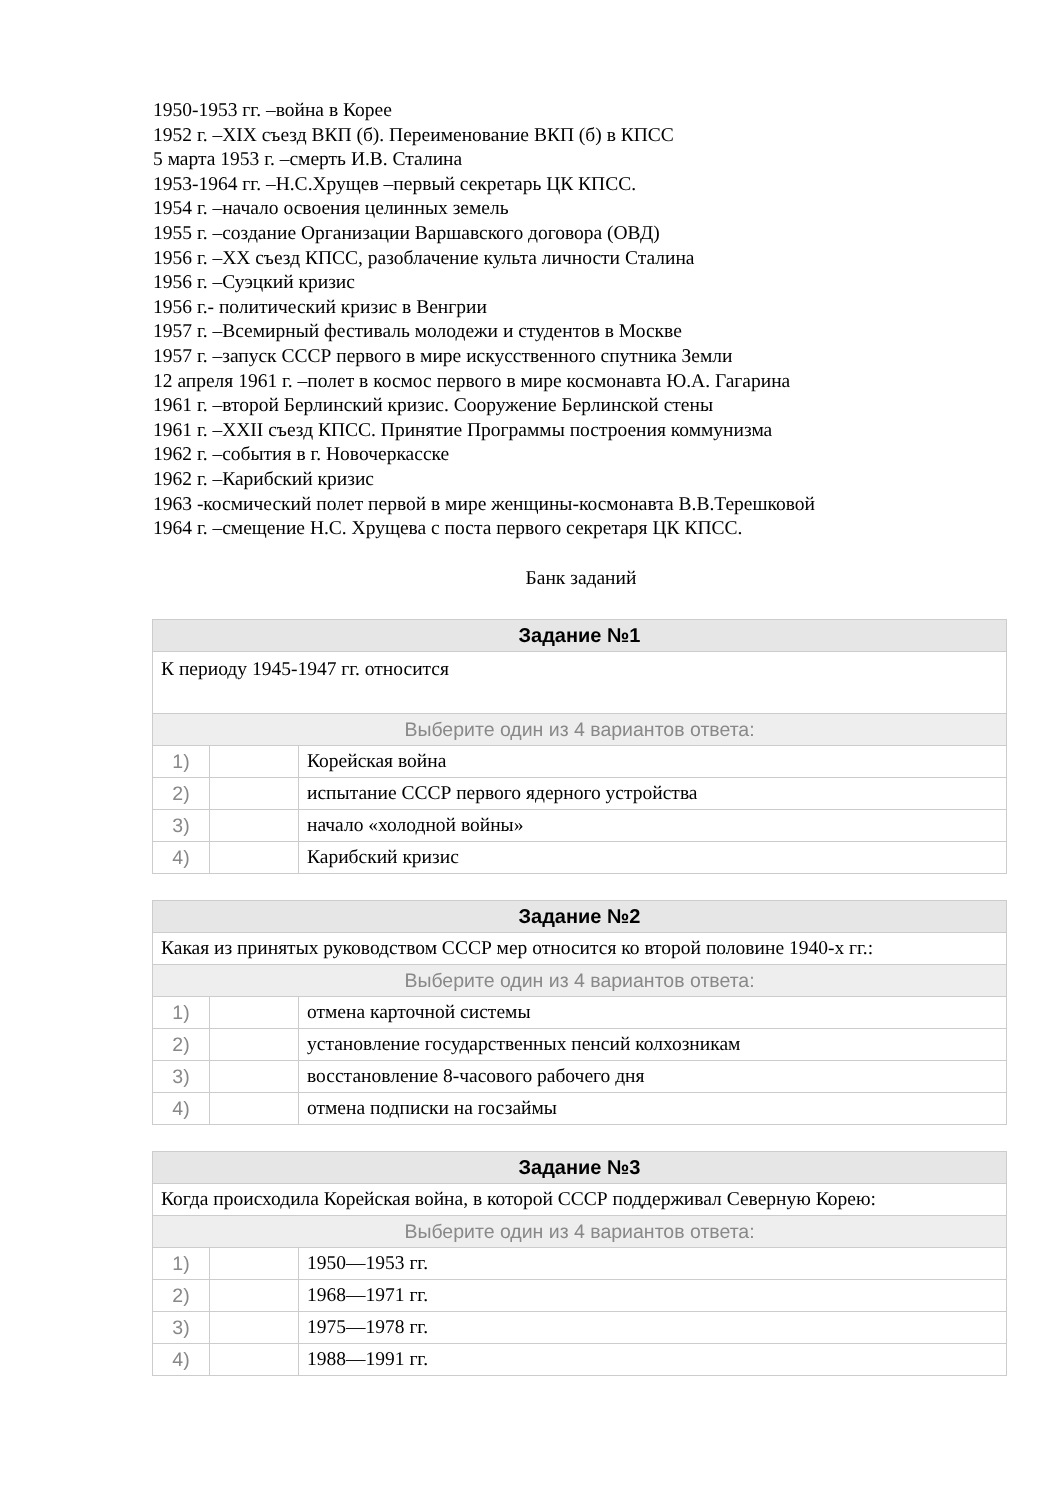1950-1953 гг. –война в Корее
1952 г. –XIX съезд ВКП (б). Переименование ВКП (б) в КПСС
5 марта 1953 г. –смерть И.В. Сталина
1953-1964 гг. –Н.С.Хрущев –первый секретарь ЦК КПСС.
1954 г. –начало освоения целинных земель
1955 г. –создание Организации Варшавского договора (ОВД)
1956 г. –XX съезд КПСС, разоблачение культа личности Сталина
1956 г. –Суэцкий кризис
1956 г.- политический кризис в Венгрии
1957 г. –Всемирный фестиваль молодежи и студентов в Москве
1957 г. –запуск СССР первого в мире искусственного спутника Земли
12 апреля 1961 г. –полет в космос первого в мире космонавта Ю.А. Гагарина
1961 г. –второй Берлинский кризис. Сооружение Берлинской стены
1961 г. –XXII съезд КПСС. Принятие Программы построения коммунизма
1962 г. –события в г. Новочеркасске
1962 г. –Карибский кризис
1963 -космический полет первой в мире женщины-космонавта В.В.Терешковой
1964 г. –смещение Н.С. Хрущева с поста первого секретаря ЦК КПСС.
Банк заданий
| Задание №1 | | |
| --- | --- | --- |
| К периоду 1945-1947 гг. относится | | |
| Выберите один из 4 вариантов ответа: | | |
| 1) | | Корейская война |
| 2) | | испытание СССР первого ядерного устройства |
| 3) | | начало «холодной войны» |
| 4) | | Карибский кризис |
| Задание №2 | | |
| --- | --- | --- |
| Какая из принятых руководством СССР мер относится ко второй половине 1940-х гг.: | | |
| Выберите один из 4 вариантов ответа: | | |
| 1) | | отмена карточной системы |
| 2) | | установление государственных пенсий колхозникам |
| 3) | | восстановление 8-часового рабочего дня |
| 4) | | отмена подписки на госзаймы |
| Задание №3 | | |
| --- | --- | --- |
| Когда происходила Корейская война, в которой СССР поддерживал Северную Корею: | | |
| Выберите один из 4 вариантов ответа: | | |
| 1) | | 1950—1953 гг. |
| 2) | | 1968—1971 гг. |
| 3) | | 1975—1978 гг. |
| 4) | | 1988—1991 гг. |